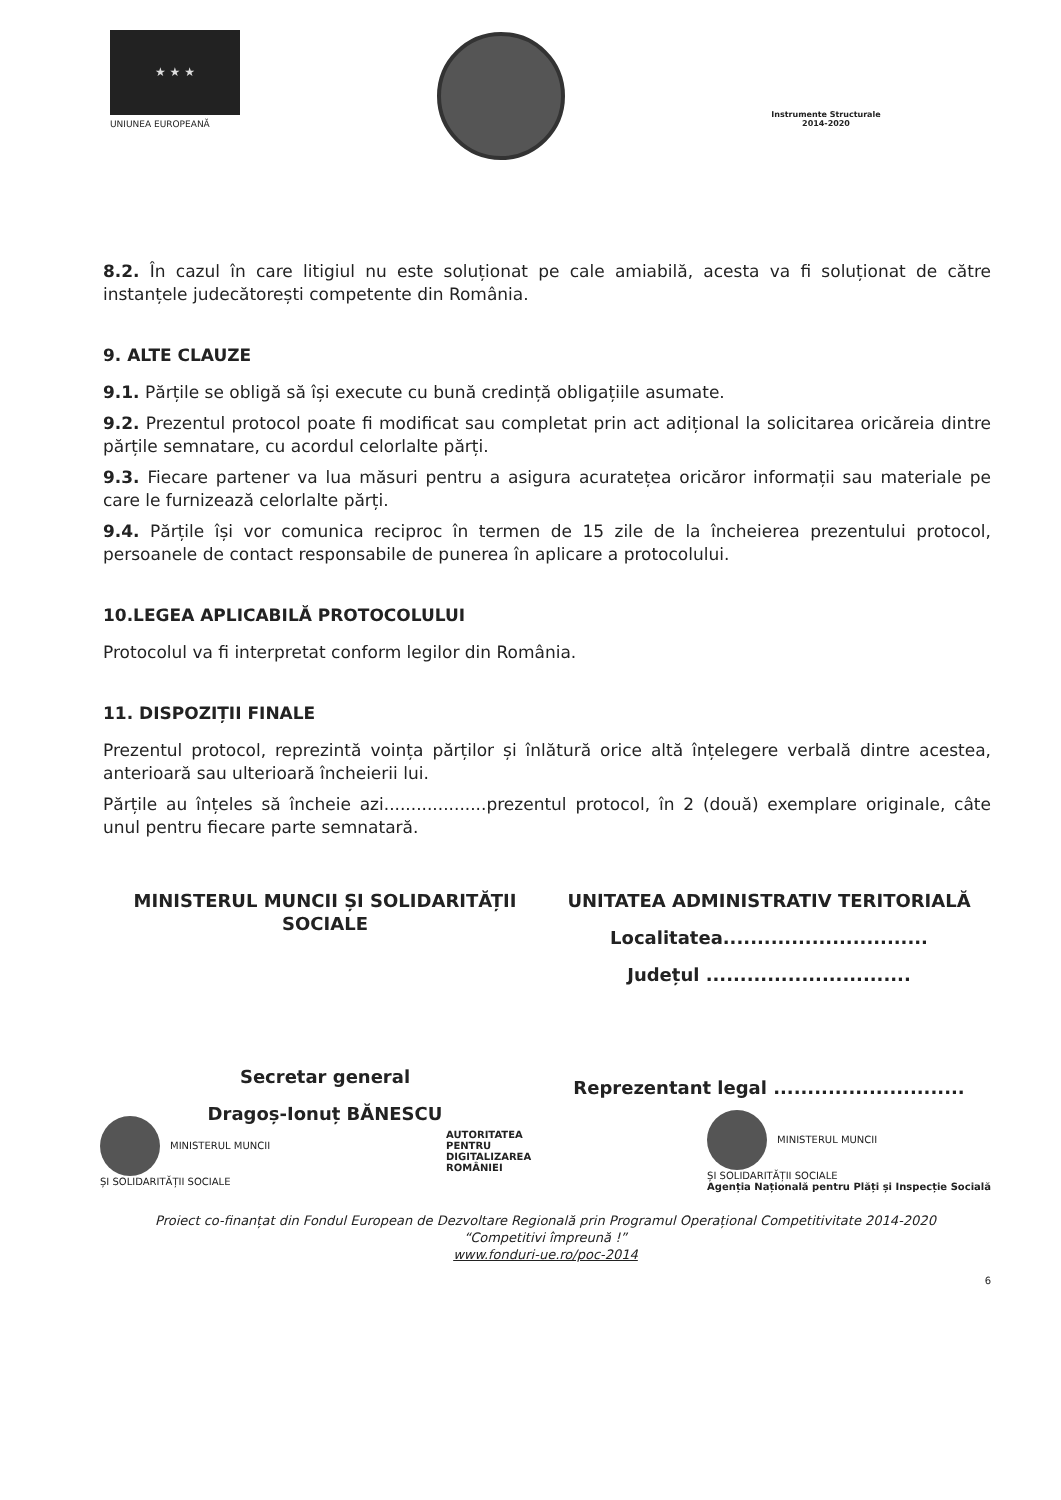★ ★ ★
UNIUNEA EUROPEANĂ
Instrumente Structurale
2014-2020
8.2. În cazul în care litigiul nu este soluționat pe cale amiabilă, acesta va fi soluționat de către instanțele judecătorești competente din România.
9. ALTE CLAUZE
9.1. Părțile se obligă să își execute cu bună credință obligațiile asumate.
9.2. Prezentul protocol poate fi modificat sau completat prin act adițional la solicitarea oricăreia dintre părțile semnatare, cu acordul celorlalte părți.
9.3. Fiecare partener va lua măsuri pentru a asigura acuratețea oricăror informații sau materiale pe care le furnizează celorlalte părți.
9.4. Părțile își vor comunica reciproc în termen de 15 zile de la încheierea prezentului protocol, persoanele de contact responsabile de punerea în aplicare a protocolului.
10.LEGEA APLICABILĂ PROTOCOLULUI
Protocolul va fi interpretat conform legilor din România.
11. DISPOZIȚII FINALE
Prezentul protocol, reprezintă voința părților și înlătură orice altă înțelegere verbală dintre acestea, anterioară sau ulterioară încheierii lui.
Părțile au înțeles să încheie azi...................prezentul protocol, în 2 (două) exemplare originale, câte unul pentru fiecare parte semnatară.
MINISTERUL MUNCII ȘI SOLIDARITĂȚII SOCIALE
Secretar general
Dragoș-Ionuț BĂNESCU
UNITATEA ADMINISTRATIV TERITORIALĂ
Localitatea..............................
Județul ..............................
Reprezentant legal ............................
MINISTERUL MUNCII
ȘI SOLIDARITĂȚII SOCIALE
AUTORITATEA
PENTRU
DIGITALIZAREA
ROMÂNIEI
MINISTERUL MUNCII
ȘI SOLIDARITĂȚII SOCIALE
Agenția Națională pentru Plăți și Inspecție Socială
Proiect co-finanțat din Fondul European de Dezvoltare Regională prin Programul Operațional Competitivitate 2014-2020
“Competitivi împreună !”
www.fonduri-ue.ro/poc-2014
6